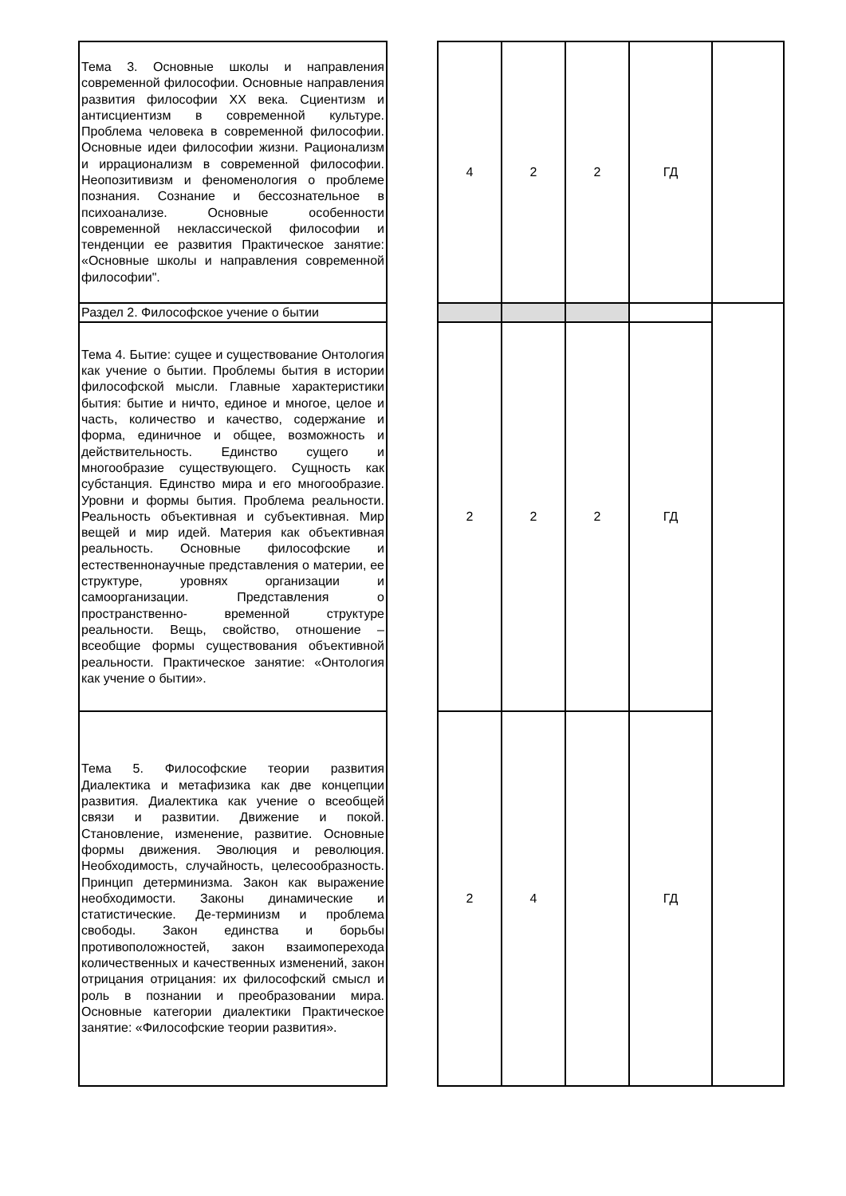| Тема 3. Основные школы и направления современной философии. Основные направления развития философии XX века. Сциентизм и антисциентизм в современной культуре. Проблема человека в современной философии. Основные идеи философии жизни. Рационализм и иррационализм в современной философии. Неопозитивизм и феноменология о проблеме познания. Сознание и бессознательное в психоанализе. Основные особенности современной неклассической философии и тенденции ее развития Практическое занятие: «Основные школы и направления современной философии". | | 4 | 2 | 2 | ГД | |
| Раздел 2. Философское учение о бытии | | | | | | |
| Тема 4. Бытие: сущее и существование Онтология как учение о бытии. Проблемы бытия в истории философской мысли. Главные характеристики бытия: бытие и ничто, единое и многое, целое и часть, количество и качество, содержание и форма, единичное и общее, возможность и действительность. Единство сущего и многообразие существующего. Сущность как субстанция. Единство мира и его многообразие. Уровни и формы бытия. Проблема реальности. Реальность объективная и субъективная. Мир вещей и мир идей. Материя как объективная реальность. Основные философские и естественнонаучные представления о материи, ее структуре, уровнях организации и самоорганизации. Представления о пространственно- временной структуре реальности. Вещь, свойство, отношение – всеобщие формы существования объективной реальности. Практическое занятие: «Онтология как учение о бытии». | | 2 | 2 | 2 | ГД | |
| Тема 5. Философские теории развития Диалектика и метафизика как две концепции развития. Диалектика как учение о всеобщей связи и развитии. Движение и покой. Становление, изменение, развитие. Основные формы движения. Эволюция и революция. Необходимость, случайность, целесообразность. Принцип детерминизма. Закон как выражение необходимости. Законы динамические и статистические. Де-терминизм и проблема свободы. Закон единства и борьбы противоположностей, закон взаимоперехода количественных и качественных изменений, закон отрицания отрицания: их философский смысл и роль в познании и преобразовании мира. Основные категории диалектики Практическое занятие: «Философские теории развития». | | 2 | 4 | | ГД | |